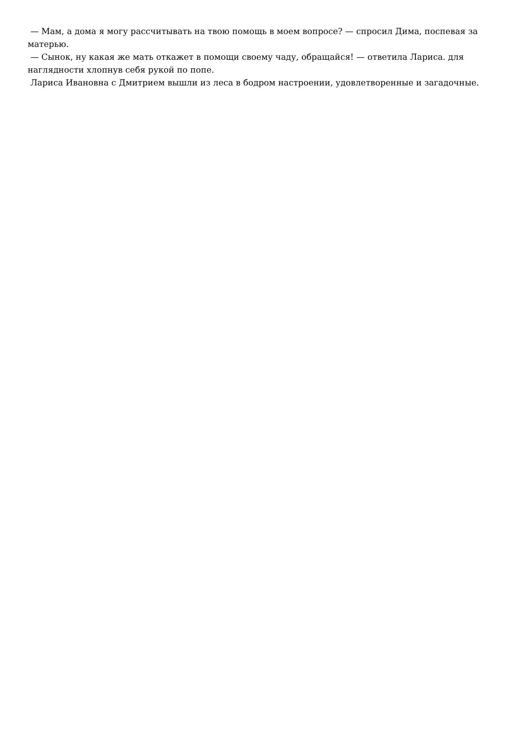— Мам, а дома я могу рассчитывать на твою помощь в моем вопросе? — спросил Дима, поспевая за матерью.
— Сынок, ну какая же мать откажет в помощи своему чаду, обращайся! — ответила Лариса. для наглядности хлопнув себя рукой по попе.
Лариса Ивановна с Дмитрием вышли из леса в бодром настроении, удовлетворенные и загадочные.